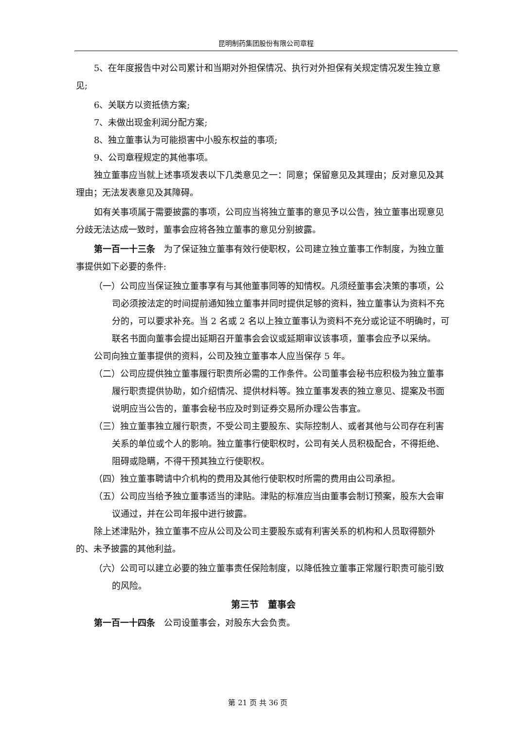昆明制药集团股份有限公司章程
5、在年度报告中对公司累计和当期对外担保情况、执行对外担保有关规定情况发生独立意见;
6、关联方以资抵债方案;
7、未做出现金利润分配方案;
8、独立董事认为可能损害中小股东权益的事项;
9、公司章程规定的其他事项。
独立董事应当就上述事项发表以下几类意见之一：同意；保留意见及其理由；反对意见及其理由；无法发表意见及其障碍。
如有关事项属于需要披露的事项，公司应当将独立董事的意见予以公告，独立董事出现意见分歧无法达成一致时，董事会应将各独立董事的意见分别披露。
第一百一十三条　为了保证独立董事有效行使职权，公司建立独立董事工作制度，为独立董事提供如下必要的条件:
（一）公司应当保证独立董事享有与其他董事同等的知情权。凡须经董事会决策的事项，公司必须按法定的时间提前通知独立董事并同时提供足够的资料，独立董事认为资料不充分的，可以要求补充。当 2 名或 2 名以上独立董事认为资料不充分或论证不明确时，可联名书面向董事会提出延期召开董事会会议或延期审议该事项，董事会应予以采纳。
公司向独立董事提供的资料，公司及独立董事本人应当保存 5 年。
（二）公司应提供独立董事履行职责所必需的工作条件。公司董事会秘书应积极为独立董事履行职责提供协助，如介绍情况、提供材料等。独立董事发表的独立意见、提案及书面说明应当公告的，董事会秘书应及时到证券交易所办理公告事宜。
（三）独立董事独立履行职责，不受公司主要股东、实际控制人、或者其他与公司存在利害关系的单位或个人的影响。独立董事行使职权时，公司有关人员积极配合，不得拒绝、阻碍或隐瞒，不得干预其独立行使职权。
（四）独立董事聘请中介机构的费用及其他行使职权时所需的费用由公司承担。
（五）公司应当给予独立董事适当的津贴。津贴的标准应当由董事会制订预案，股东大会审议通过，并在公司年报中进行披露。
除上述津贴外，独立董事不应从公司及公司主要股东或有利害关系的机构和人员取得额外的、未予披露的其他利益。
（六）公司可以建立必要的独立董事责任保险制度，以降低独立董事正常履行职责可能引致的风险。
第三节　董事会
第一百一十四条　公司设董事会，对股东大会负责。
第 21 页 共 36 页